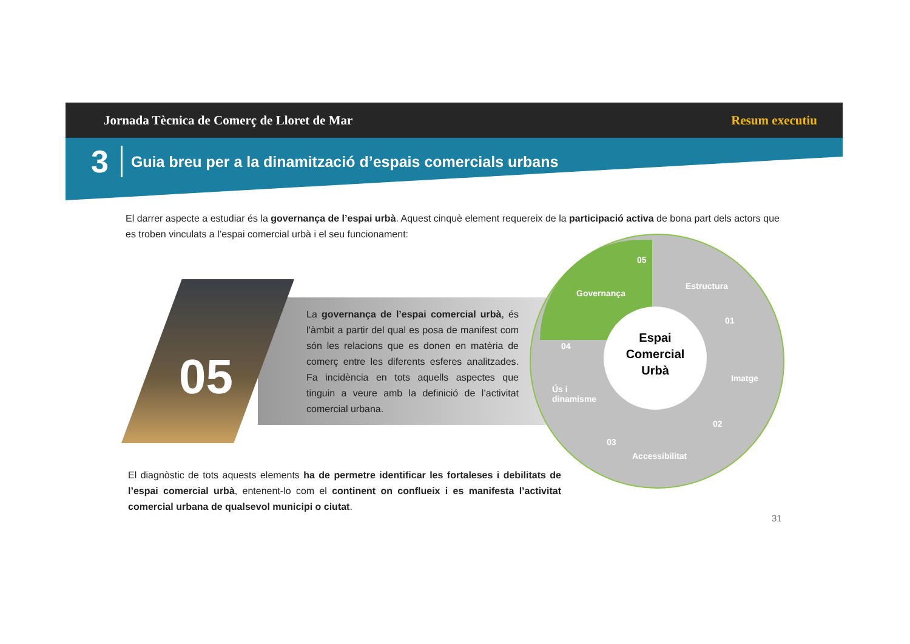Jornada Tècnica de Comerç de Lloret de Mar Resum executiu
3 Guia breu per a la dinamització d’espais comercials urbans
El darrer aspecte a estudiar és la governança de l’espai urbà. Aquest cinquè element requereix de la participació activa de bona part dels actors que es troben vinculats a l’espai comercial urbà i el seu funcionament:
05
La governança de l’espai comercial urbà, és l’àmbit a partir del qual es posa de manifest com són les relacions que es donen en matèria de comerç entre les diferents esferes analitzades. Fa incidència en tots aquells aspectes que tinguin a veure amb la definició de l’activitat comercial urbana.
Espai
Comercial
Urbà
05
Governança
Estructura
01
04
Imatge
Ús i
dinamisme
02
03
Accessibilitat
El diagnòstic de tots aquests elements ha de permetre identificar les fortaleses i debilitats de l’espai comercial urbà, entenent-lo com el continent on conflueix i es manifesta l’activitat comercial urbana de qualsevol municipi o ciutat.
31